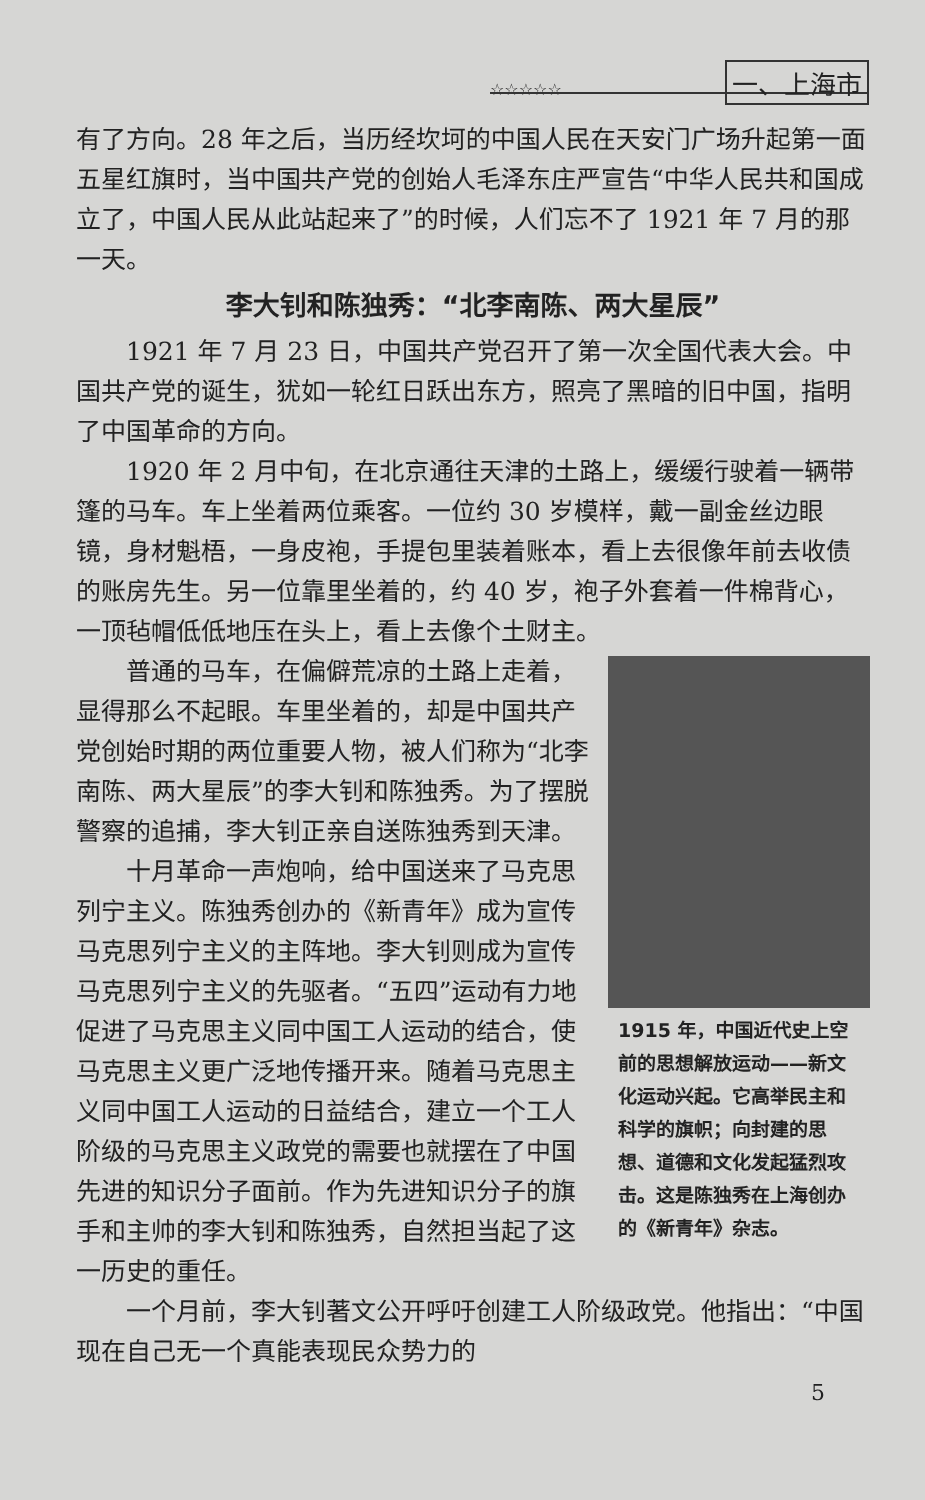☆☆☆☆☆ 一、上海市
有了方向。28 年之后，当历经坎坷的中国人民在天安门广场升起第一面五星红旗时，当中国共产党的创始人毛泽东庄严宣告“中华人民共和国成立了，中国人民从此站起来了”的时候，人们忘不了 1921 年 7 月的那一天。
李大钊和陈独秀：“北李南陈、两大星辰”
1921 年 7 月 23 日，中国共产党召开了第一次全国代表大会。中国共产党的诞生，犹如一轮红日跃出东方，照亮了黑暗的旧中国，指明了中国革命的方向。
1920 年 2 月中旬，在北京通往天津的土路上，缓缓行驶着一辆带篷的马车。车上坐着两位乘客。一位约 30 岁模样，戴一副金丝边眼镜，身材魁梧，一身皮袍，手提包里装着账本，看上去很像年前去收债的账房先生。另一位靠里坐着的，约 40 岁，袍子外套着一件棉背心，一顶毡帽低低地压在头上，看上去像个土财主。
1915 年，中国近代史上空前的思想解放运动——新文化运动兴起。它高举民主和科学的旗帜；向封建的思想、道德和文化发起猛烈攻击。这是陈独秀在上海创办的《新青年》杂志。
普通的马车，在偏僻荒凉的土路上走着，显得那么不起眼。车里坐着的，却是中国共产党创始时期的两位重要人物，被人们称为“北李南陈、两大星辰”的李大钊和陈独秀。为了摆脱警察的追捕，李大钊正亲自送陈独秀到天津。
十月革命一声炮响，给中国送来了马克思列宁主义。陈独秀创办的《新青年》成为宣传马克思列宁主义的主阵地。李大钊则成为宣传马克思列宁主义的先驱者。“五四”运动有力地促进了马克思主义同中国工人运动的结合，使马克思主义更广泛地传播开来。随着马克思主义同中国工人运动的日益结合，建立一个工人阶级的马克思主义政党的需要也就摆在了中国先进的知识分子面前。作为先进知识分子的旗手和主帅的李大钊和陈独秀，自然担当起了这一历史的重任。
一个月前，李大钊著文公开呼吁创建工人阶级政党。他指出：“中国现在自己无一个真能表现民众势力的
5